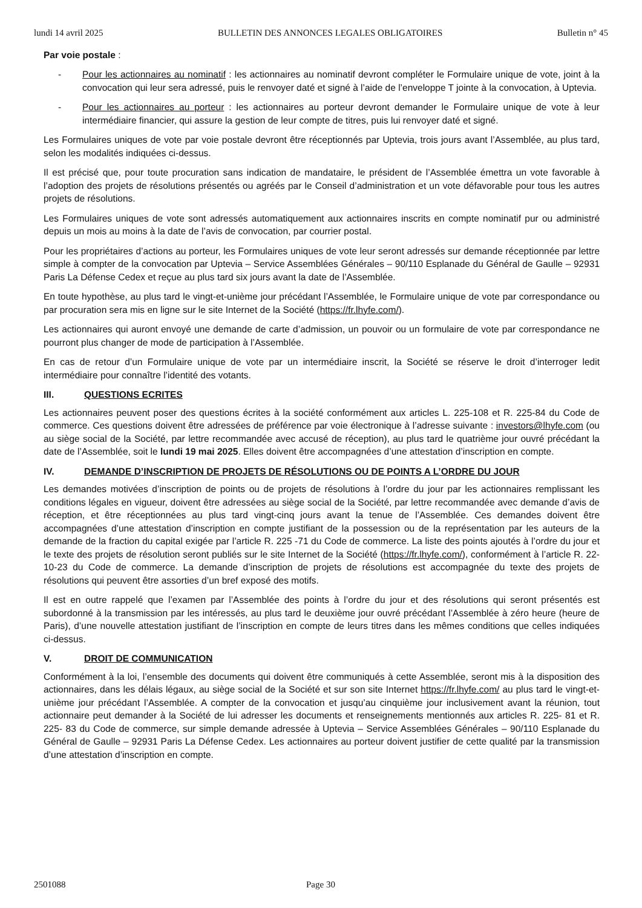lundi 14 avril 2025 BULLETIN DES ANNONCES LEGALES OBLIGATOIRES Bulletin n° 45
Par voie postale :
- Pour les actionnaires au nominatif : les actionnaires au nominatif devront compléter le Formulaire unique de vote, joint à la convocation qui leur sera adressé, puis le renvoyer daté et signé à l’aide de l’enveloppe T jointe à la convocation, à Uptevia.
- Pour les actionnaires au porteur : les actionnaires au porteur devront demander le Formulaire unique de vote à leur intermédiaire financier, qui assure la gestion de leur compte de titres, puis lui renvoyer daté et signé.
Les Formulaires uniques de vote par voie postale devront être réceptionnés par Uptevia, trois jours avant l’Assemblée, au plus tard, selon les modalités indiquées ci-dessus.
Il est précisé que, pour toute procuration sans indication de mandataire, le président de l’Assemblée émettra un vote favorable à l’adoption des projets de résolutions présentés ou agréés par le Conseil d’administration et un vote défavorable pour tous les autres projets de résolutions.
Les Formulaires uniques de vote sont adressés automatiquement aux actionnaires inscrits en compte nominatif pur ou administré depuis un mois au moins à la date de l’avis de convocation, par courrier postal.
Pour les propriétaires d’actions au porteur, les Formulaires uniques de vote leur seront adressés sur demande réceptionnée par lettre simple à compter de la convocation par Uptevia – Service Assemblées Générales – 90/110 Esplanade du Général de Gaulle – 92931 Paris La Défense Cedex et reçue au plus tard six jours avant la date de l’Assemblée.
En toute hypothèse, au plus tard le vingt-et-unième jour précédant l’Assemblée, le Formulaire unique de vote par correspondance ou par procuration sera mis en ligne sur le site Internet de la Société (https://fr.lhyfe.com/).
Les actionnaires qui auront envoyé une demande de carte d’admission, un pouvoir ou un formulaire de vote par correspondance ne pourront plus changer de mode de participation à l’Assemblée.
En cas de retour d’un Formulaire unique de vote par un intermédiaire inscrit, la Société se réserve le droit d’interroger ledit intermédiaire pour connaître l’identité des votants.
III. QUESTIONS ECRITES
Les actionnaires peuvent poser des questions écrites à la société conformément aux articles L. 225-108 et R. 225-84 du Code de commerce. Ces questions doivent être adressées de préférence par voie électronique à l’adresse suivante : investors@lhyfe.com (ou au siège social de la Société, par lettre recommandée avec accusé de réception), au plus tard le quatrième jour ouvré précédant la date de l’Assemblée, soit le lundi 19 mai 2025. Elles doivent être accompagnées d’une attestation d’inscription en compte.
IV. DEMANDE D’INSCRIPTION DE PROJETS DE RÉSOLUTIONS OU DE POINTS A L’ORDRE DU JOUR
Les demandes motivées d’inscription de points ou de projets de résolutions à l’ordre du jour par les actionnaires remplissant les conditions légales en vigueur, doivent être adressées au siège social de la Société, par lettre recommandée avec demande d’avis de réception, et être réceptionnées au plus tard vingt-cinq jours avant la tenue de l’Assemblée. Ces demandes doivent être accompagnées d’une attestation d’inscription en compte justifiant de la possession ou de la représentation par les auteurs de la demande de la fraction du capital exigée par l’article R. 225 -71 du Code de commerce. La liste des points ajoutés à l’ordre du jour et le texte des projets de résolution seront publiés sur le site Internet de la Société (https://fr.lhyfe.com/), conformément à l’article R. 22-10-23 du Code de commerce. La demande d’inscription de projets de résolutions est accompagnée du texte des projets de résolutions qui peuvent être assorties d’un bref exposé des motifs.
Il est en outre rappelé que l’examen par l’Assemblée des points à l’ordre du jour et des résolutions qui seront présentés est subordonné à la transmission par les intéressés, au plus tard le deuxième jour ouvré précédant l’Assemblée à zéro heure (heure de Paris), d’une nouvelle attestation justifiant de l’inscription en compte de leurs titres dans les mêmes conditions que celles indiquées ci-dessus.
V. DROIT DE COMMUNICATION
Conformément à la loi, l’ensemble des documents qui doivent être communiqués à cette Assemblée, seront mis à la disposition des actionnaires, dans les délais légaux, au siège social de la Société et sur son site Internet https://fr.lhyfe.com/ au plus tard le vingt-et-unième jour précédant l’Assemblée. A compter de la convocation et jusqu’au cinquième jour inclusivement avant la réunion, tout actionnaire peut demander à la Société de lui adresser les documents et renseignements mentionnés aux articles R. 225- 81 et R. 225- 83 du Code de commerce, sur simple demande adressée à Uptevia – Service Assemblées Générales – 90/110 Esplanade du Général de Gaulle – 92931 Paris La Défense Cedex. Les actionnaires au porteur doivent justifier de cette qualité par la transmission d’une attestation d’inscription en compte.
2501088 Page 30